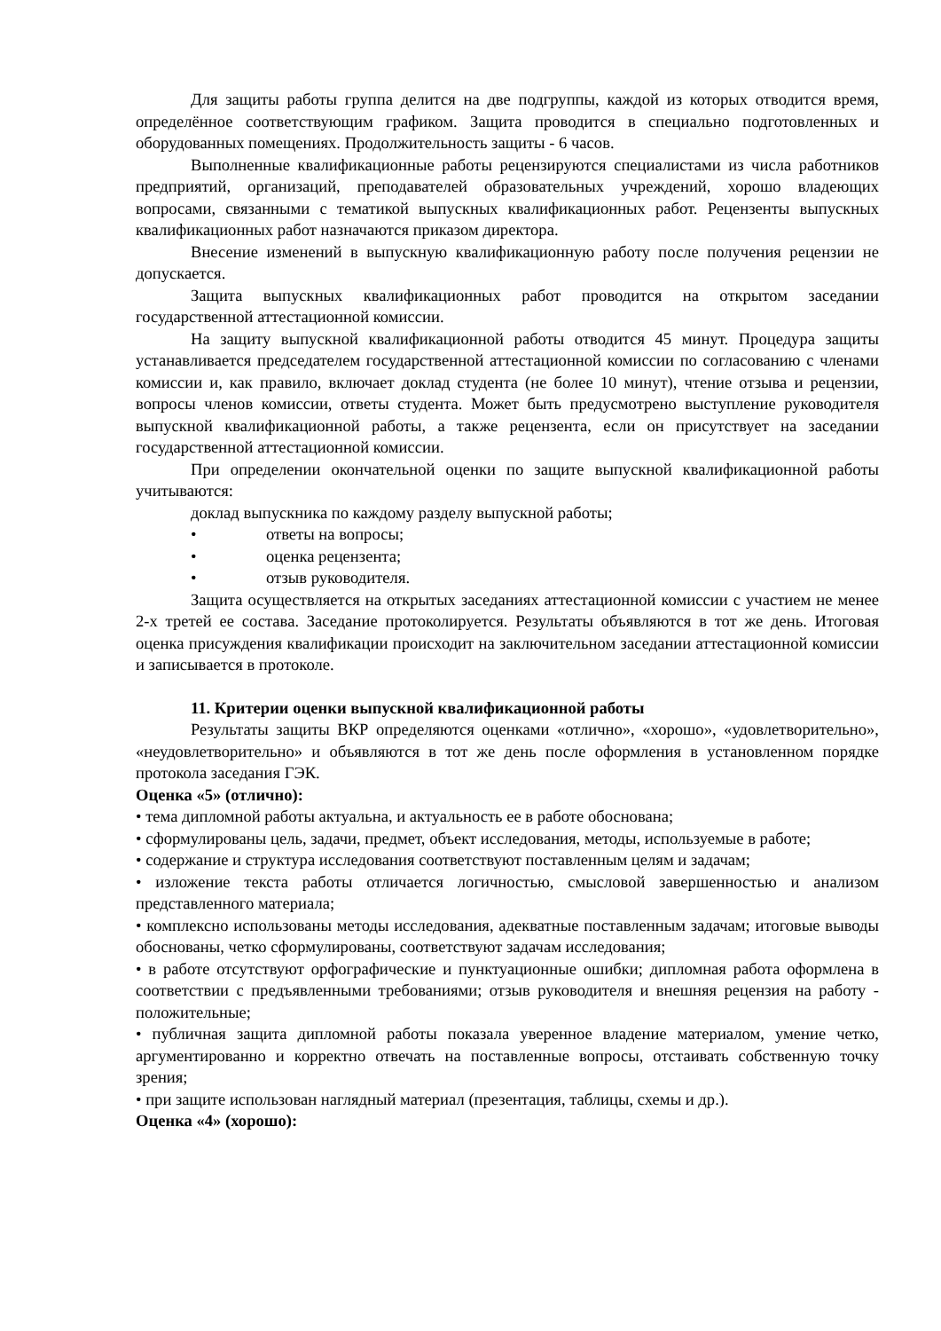Для защиты работы группа делится на две подгруппы, каждой из которых отводится время, определённое соответствующим графиком. Защита проводится в специально подготовленных и оборудованных помещениях. Продолжительность защиты - 6 часов.
Выполненные квалификационные работы рецензируются специалистами из числа работников предприятий, организаций, преподавателей образовательных учреждений, хорошо владеющих вопросами, связанными с тематикой выпускных квалификационных работ. Рецензенты выпускных квалификационных работ назначаются приказом директора.
Внесение изменений в выпускную квалификационную работу после получения рецензии не допускается.
Защита выпускных квалификационных работ проводится на открытом заседании государственной аттестационной комиссии.
На защиту выпускной квалификационной работы отводится 45 минут. Процедура защиты устанавливается председателем государственной аттестационной комиссии по согласованию с членами комиссии и, как правило, включает доклад студента (не более 10 минут), чтение отзыва и рецензии, вопросы членов комиссии, ответы студента. Может быть предусмотрено выступление руководителя выпускной квалификационной работы, а также рецензента, если он присутствует на заседании государственной аттестационной комиссии.
При определении окончательной оценки по защите выпускной квалификационной работы учитываются:
доклад выпускника по каждому разделу выпускной работы;
• ответы на вопросы;
• оценка рецензента;
• отзыв руководителя.
Защита осуществляется на открытых заседаниях аттестационной комиссии с участием не менее 2-х третей ее состава. Заседание протоколируется. Результаты объявляются в тот же день. Итоговая оценка присуждения квалификации происходит на заключительном заседании аттестационной комиссии и записывается в протоколе.
11. Критерии оценки выпускной квалификационной работы
Результаты защиты ВКР определяются оценками «отлично», «хорошо», «удовлетворительно», «неудовлетворительно» и объявляются в тот же день после оформления в установленном порядке протокола заседания ГЭК.
Оценка «5» (отлично):
• тема дипломной работы актуальна, и актуальность ее в работе обоснована;
• сформулированы цель, задачи, предмет, объект исследования, методы, используемые в работе;
• содержание и структура исследования соответствуют поставленным целям и задачам;
• изложение текста работы отличается логичностью, смысловой завершенностью и анализом представленного материала;
• комплексно использованы методы исследования, адекватные поставленным задачам; итоговые выводы обоснованы, четко сформулированы, соответствуют задачам исследования;
• в работе отсутствуют орфографические и пунктуационные ошибки; дипломная работа оформлена в соответствии с предъявленными требованиями; отзыв руководителя и внешняя рецензия на работу - положительные;
• публичная защита дипломной работы показала уверенное владение материалом, умение четко, аргументированно и корректно отвечать на поставленные вопросы, отстаивать собственную точку зрения;
• при защите использован наглядный материал (презентация, таблицы, схемы и др.).
Оценка «4» (хорошо):